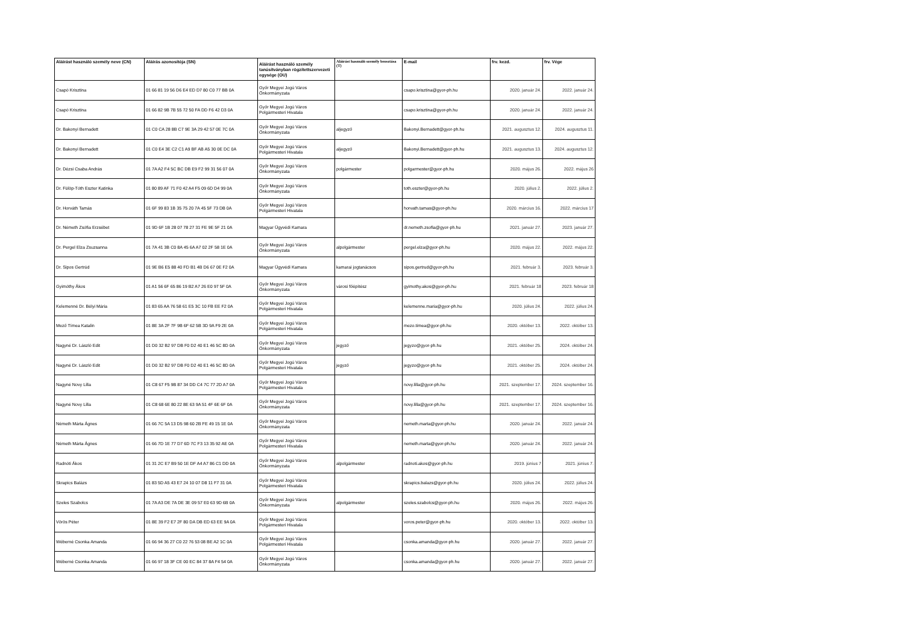| Aláírást használó személy neve (CN) | Aláírás azonosítója (SN) | Aláírást használó személy tanúsítványban rögzítettszervezeti egysége (OU) | Aláírást használó személy beosztása (T) | E-mail | frv. kezd. | frv. Vége |
| --- | --- | --- | --- | --- | --- | --- |
| Csapó Krisztina | 01 66 81 19 56 D6 E4 ED D7 80 C0 77 BB 0A | Győr Megyei Jogú Város Önkormányzata | | csapo.krisztina@gyor-ph.hu | 2020. január 24. | 2022. január 24. |
| Csapó Krisztina | 01 66 82 9B 7B 55 72 50 FA DD F6 42 D3 0A | Győr Megyei Jogú Város Polgármesteri Hivatala | | csapo.krisztina@gyor-ph.hu | 2020. január 24. | 2022. január 24. |
| Dr. Bakonyi Bernadett | 01 C0 CA 28 8B C7 9E 3A 29 42 57 0E 7C 0A | Győr Megyei Jogú Város Önkormányzata | aljegyző | Bakonyi.Bernadett@gyor-ph.hu | 2021. augusztus 12. | 2024. augusztus 11. |
| Dr. Bakonyi Bernadett | 01 C0 E4 3E C2 C1 A9 BF AB A5 30 0E DC 0A | Győr Megyei Jogú Város Polgármesteri Hivatala | aljegyző | Bakonyi.Bernadett@gyor-ph.hu | 2021. augusztus 13. | 2024. augusztus 12. |
| Dr. Dézsi Csaba András | 01 7A A2 F4 5C BC DB E9 F2 99 31 56 07 0A | Győr Megyei Jogú Város Önkormányzata | polgármester | polgarmester@gyor-ph.hu | 2020. május 26. | 2022. május 26 |
| Dr. Fülöp-Tóth Eszter Katinka | 01 80 89 AF 71 F0 42 A4 F5 09 6D D4 99 0A | Győr Megyei Jogú Város Önkormányzata | | toth.eszter@gyor-ph.hu | 2020. július 2. | 2022. július 2. |
| Dr. Horváth Tamás | 01 6F 99 83 1B 35 75 20 7A 45 5F 73 DB 0A | Győr Megyei Jogú Város Polgármesteri Hivatala | | horvath.tamas@gyor-ph.hu | 2020. március 16. | 2022. március 17 |
| Dr. Németh Zsófia Erzsébet | 01 9D 6F 1B 28 07 78 27 31 FE 9E 5F 21 0A | Magyar Ügyvédi Kamara | | dr.nemeth.zsofia@gyor-ph.hu | 2021. január 27. | 2023. január 27. |
| Dr. Pergel Elza Zsuzsanna | 01 7A 41 3B C0 8A 45 6A A7 02 2F 58 1E 0A | Győr Megyei Jogú Város Önkormányzata | alpolgármester | pergel.elza@gyor-ph.hu | 2020. május 22. | 2022. május 22. |
| Dr. Sipos Gertrúd | 01 9E B6 E5 88 40 FD B1 4B D6 67 0E F2 0A | Magyar Ügyvédi Kamara | kamarai jogtanácsos | sipos.gertrud@gyor-ph.hu | 2021. február 3. | 2023. február 3. |
| Gyimóthy Ákos | 01 A1 56 6F 65 86 19 B2 A7 26 E0 97 5F 0A | Győr Megyei Jogú Város Önkormányzata | városi főépítész | gyimothy.akos@gyor-ph.hu | 2021. február 18 | 2023. február 18 |
| Kelemenné Dr. Bélyi Mária | 01 83 65 AA 76 58 61 E5 3C 10 FB EE F2 0A | Győr Megyei Jogú Város Polgármesteri Hivatala | | kelemenne.maria@gyor-ph.hu | 2020. július 24. | 2022. július 24. |
| Mező Tímea Katalin | 01 8E 3A 2F 7F 9B 6F 62 5B 3D 9A F9 2E 0A | Győr Megyei Jogú Város Polgármesteri Hivatala | | mezo.timea@gyor-ph.hu | 2020. október 13. | 2022. október 13. |
| Nagyné Dr. László Edit | 01 D0 32 B2 97 DB F0 D2 40 E1 46 5C 8D 0A | Győr Megyei Jogú Város Önkormányzata | jegyző | jegyzo@gyor-ph.hu | 2021. október 25. | 2024. október 24. |
| Nagyné Dr. László Edit | 01 D0 32 B2 97 DB F0 D2 40 E1 46 5C 8D 0A | Győr Megyei Jogú Város Polgármesteri Hivatala | jegyző | jegyzo@gyor-ph.hu | 2021. október 25. | 2024. október 24. |
| Nagyné Novy Lilla | 01 C8 67 F5 9B 87 34 DD C4 7C 77 2D A7 0A | Győr Megyei Jogú Város Polgármesteri Hivatala | | novy.lilla@gyor-ph.hu | 2021. szeptember 17. | 2024. szeptember 16. |
| Nagyné Novy Lilla | 01 C8 68 6E 80 22 8E 63 9A 51 4F 6E 6F 0A | Győr Megyei Jogú Város Önkormányzata | | novy.lilla@gyor-ph.hu | 2021. szeptember 17. | 2024. szeptember 16. |
| Németh Márta Ágnes | 01 66 7C 5A 13 D5 98 60 2B FE 49 15 1E 0A | Győr Megyei Jogú Város Önkormányzata | | nemeth.marta@gyor-ph.hu | 2020. január 24. | 2022. január 24. |
| Németh Márta Ágnes | 01 66 7D 1E 77 D7 6D 7C F3 13 35 92 AE 0A | Győr Megyei Jogú Város Polgármesteri Hivatala | | nemeth.marta@gyor-ph.hu | 2020. január 24. | 2022. január 24. |
| Radnóti Ákos | 01 31 2C E7 B9 50 1E DF A4 A7 86 C1 DD 0A | Győr Megyei Jogú Város Önkormányzata | alpolgármester | radnoti.akos@gyor-ph.hu | 2019. június 7 | 2021. június 7. |
| Skrapics Balázs | 01 83 5D A5 43 E7 24 10 07 D8 11 F7 31 0A | Győr Megyei Jogú Város Polgármesteri Hivatala | | skrapics.balazs@gyor-ph.hu | 2020. július 24. | 2022. július 24. |
| Szeles Szabolcs | 01 7A A3 DE 7A DE 3E 09 57 E0 63 9D 6B 0A | Győr Megyei Jogú Város Önkormányzata | alpolgármester | szeles.szabolcs@gyor-ph.hu | 2020. május 26. | 2022. május 26. |
| Vörös Péter | 01 8E 39 F2 E7 2F 80 DA DB ED 63 EE 9A 0A | Győr Megyei Jogú Város Polgármesteri Hivatala | | voros.peter@gyor-ph.hu | 2020. október 13. | 2022. október 13. |
| Wéberné Csonka Amanda | 01 66 94 36 27 C0 22 76 53 08 BE A2 1C 0A | Győr Megyei Jogú Város Polgármesteri Hivatala | | csonka.amanda@gyor-ph.hu | 2020. január 27. | 2022. január 27. |
| Wéberné Csonka Amanda | 01 66 97 18 3F CE 00 EC 84 37 8A F4 54 0A | Győr Megyei Jogú Város Önkormányzata | | csonka.amanda@gyor-ph.hu | 2020. január 27. | 2022. január 27. |